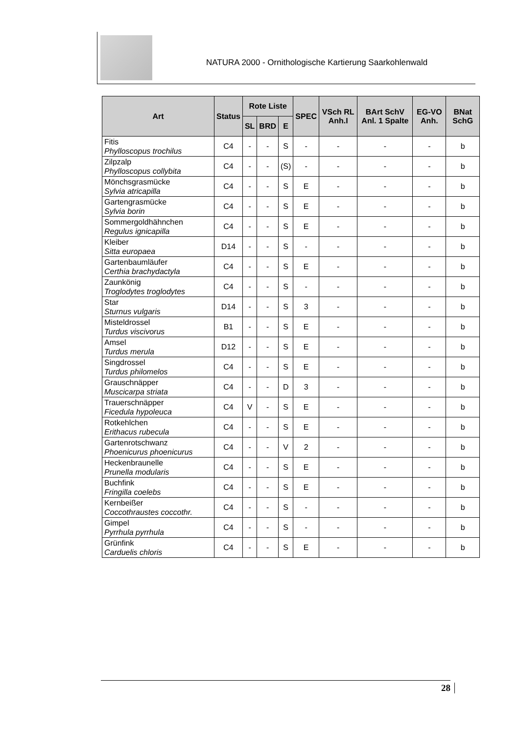NATURA 2000 - Ornithologische Kartierung Saarkohlenwald
| Art | Status | Rote Liste | | | SPEC | VSch RL Anh.I | BArt SchV Anl. 1 Spalte | EG-VO Anh. | BNat SchG |
| --- | --- | --- | --- | --- | --- | --- | --- | --- | --- |
| | | SL | BRD | E | | | | | |
| Fitis Phylloscopus trochilus | C4 | - | - | S | - | - | - | - | b |
| Zilpzalp Phylloscopus collybita | C4 | - | - | (S) | - | - | - | - | b |
| Mönchsgrasmücke Sylvia atricapilla | C4 | - | - | S | E | - | - | - | b |
| Gartengrasmücke Sylvia borin | C4 | - | - | S | E | - | - | - | b |
| Sommergoldhähnchen Regulus ignicapilla | C4 | - | - | S | E | - | - | - | b |
| Kleiber Sitta europaea | D14 | - | - | S | - | - | - | - | b |
| Gartenbaumläufer Certhia brachydactyla | C4 | - | - | S | E | - | - | - | b |
| Zaunkönig Troglodytes troglodytes | C4 | - | - | S | - | - | - | - | b |
| Star Sturnus vulgaris | D14 | - | - | S | 3 | - | - | - | b |
| Misteldrossel Turdus viscivorus | B1 | - | - | S | E | - | - | - | b |
| Amsel Turdus merula | D12 | - | - | S | E | - | - | - | b |
| Singdrossel Turdus philomelos | C4 | - | - | S | E | - | - | - | b |
| Grauschnäpper Muscicarpa striata | C4 | - | - | D | 3 | - | - | - | b |
| Trauerschnäpper Ficedula hypoleuca | C4 | V | - | S | E | - | - | - | b |
| Rotkehlchen Erithacus rubecula | C4 | - | - | S | E | - | - | - | b |
| Gartenrotschwanz Phoenicurus phoenicurus | C4 | - | - | V | 2 | - | - | - | b |
| Heckenbraunelle Prunella modularis | C4 | - | - | S | E | - | - | - | b |
| Buchfink Fringilla coelebs | C4 | - | - | S | E | - | - | - | b |
| Kernbeißer Coccothraustes coccothr. | C4 | - | - | S | - | - | - | - | b |
| Gimpel Pyrrhula pyrrhula | C4 | - | - | S | - | - | - | - | b |
| Grünfink Carduelis chloris | C4 | - | - | S | E | - | - | - | b |
28